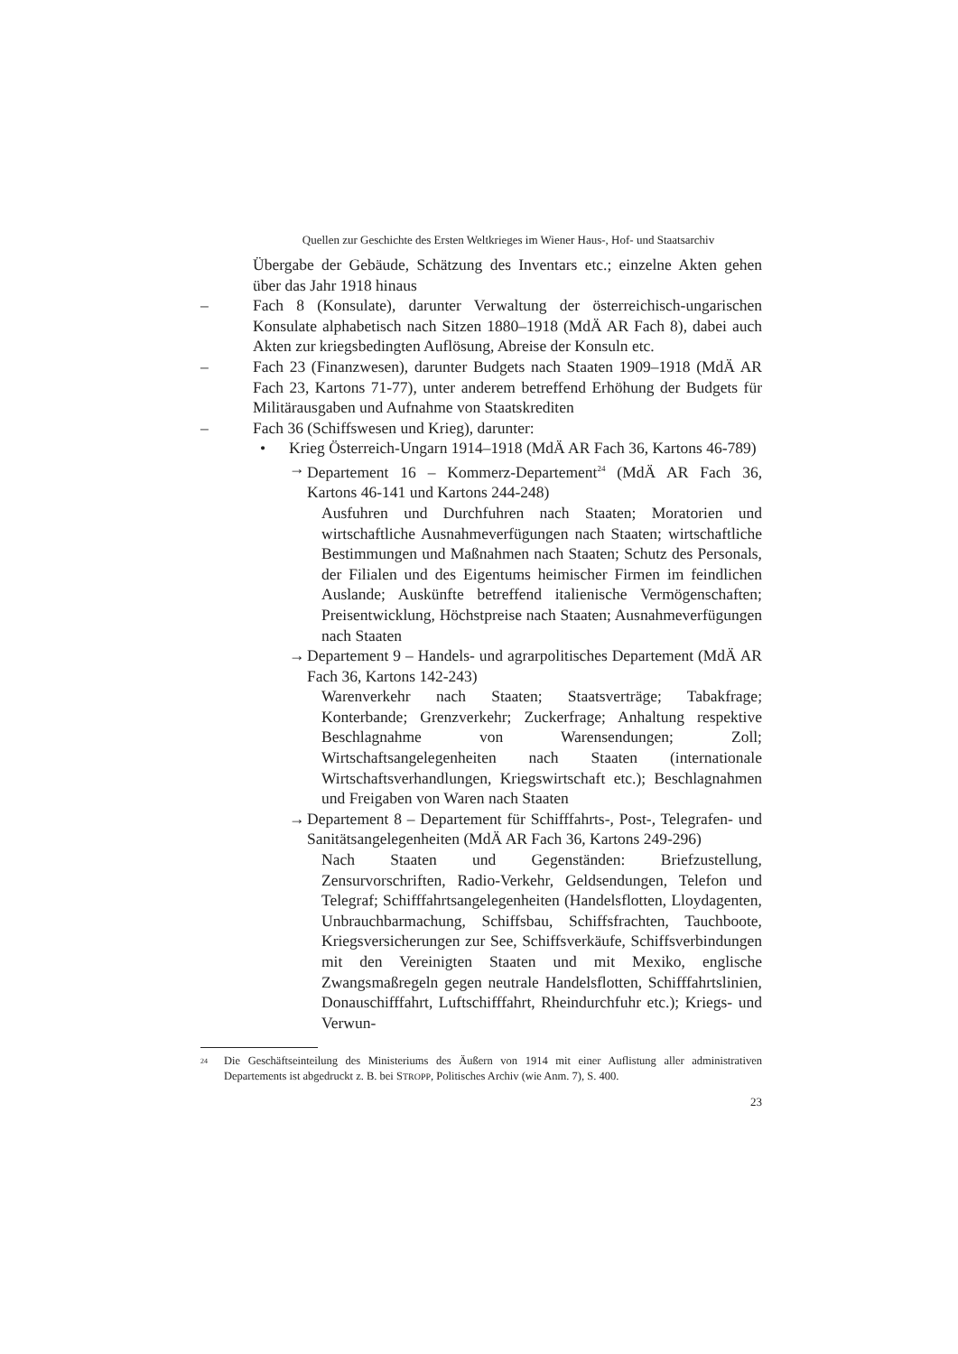Quellen zur Geschichte des Ersten Weltkrieges im Wiener Haus-, Hof- und Staatsarchiv
Übergabe der Gebäude, Schätzung des Inventars etc.; einzelne Akten gehen über das Jahr 1918 hinaus
– Fach 8 (Konsulate), darunter Verwaltung der österreichisch-ungarischen Konsulate alphabetisch nach Sitzen 1880–1918 (MdÄ AR Fach 8), dabei auch Akten zur kriegsbedingten Auflösung, Abreise der Konsuln etc.
– Fach 23 (Finanzwesen), darunter Budgets nach Staaten 1909–1918 (MdÄ AR Fach 23, Kartons 71-77), unter anderem betreffend Erhöhung der Budgets für Militärausgaben und Aufnahme von Staatskrediten
– Fach 36 (Schiffswesen und Krieg), darunter:
• Krieg Österreich-Ungarn 1914–1918 (MdÄ AR Fach 36, Kartons 46-789)
→ Departement 16 – Kommerz-Departement<sup>24</sup> (MdÄ AR Fach 36, Kartons 46-141 und Kartons 244-248)
Ausfuhren und Durchfuhren nach Staaten; Moratorien und wirtschaftliche Ausnahmeverfügungen nach Staaten; wirtschaftliche Bestimmungen und Maßnahmen nach Staaten; Schutz des Personals, der Filialen und des Eigentums heimischer Firmen im feindlichen Auslande; Auskünfte betreffend italienische Vermögenschaften; Preisentwicklung, Höchstpreise nach Staaten; Ausnahmeverfügungen nach Staaten
→ Departement 9 – Handels- und agrarpolitisches Departement (MdÄ AR Fach 36, Kartons 142-243)
Warenverkehr nach Staaten; Staatsverträge; Tabakfrage; Konterbande; Grenzverkehr; Zuckerfrage; Anhaltung respektive Beschlagnahme von Warensendungen; Zoll; Wirtschaftsangelegenheiten nach Staaten (internationale Wirtschaftsverhandlungen, Kriegswirtschaft etc.); Beschlagnahmen und Freigaben von Waren nach Staaten
→ Departement 8 – Departement für Schifffahrts-, Post-, Telegrafen- und Sanitätsangelegenheiten (MdÄ AR Fach 36, Kartons 249-296)
Nach Staaten und Gegenständen: Briefzustellung, Zensurvorschriften, Radio-Verkehr, Geldsendungen, Telefon und Telegraf; Schifffahrtsangelegenheiten (Handelsflotten, Lloydagenten, Unbrauchbarmachung, Schiffsbau, Schiffsfrachten, Tauchboote, Kriegsversicherungen zur See, Schiffsverkäufe, Schiffsverbindungen mit den Vereinigten Staaten und mit Mexiko, englische Zwangsmaßregeln gegen neutrale Handelsflotten, Schifffahrtslinien, Donauschifffahrt, Luftschifffahrt, Rheindurchfuhr etc.); Kriegs- und Verwun-
<sup>24</sup> Die Geschäftseinteilung des Ministeriums des Äußern von 1914 mit einer Auflistung aller administrativen Departements ist abgedruckt z. B. bei STROPP, Politisches Archiv (wie Anm. 7), S. 400.
23